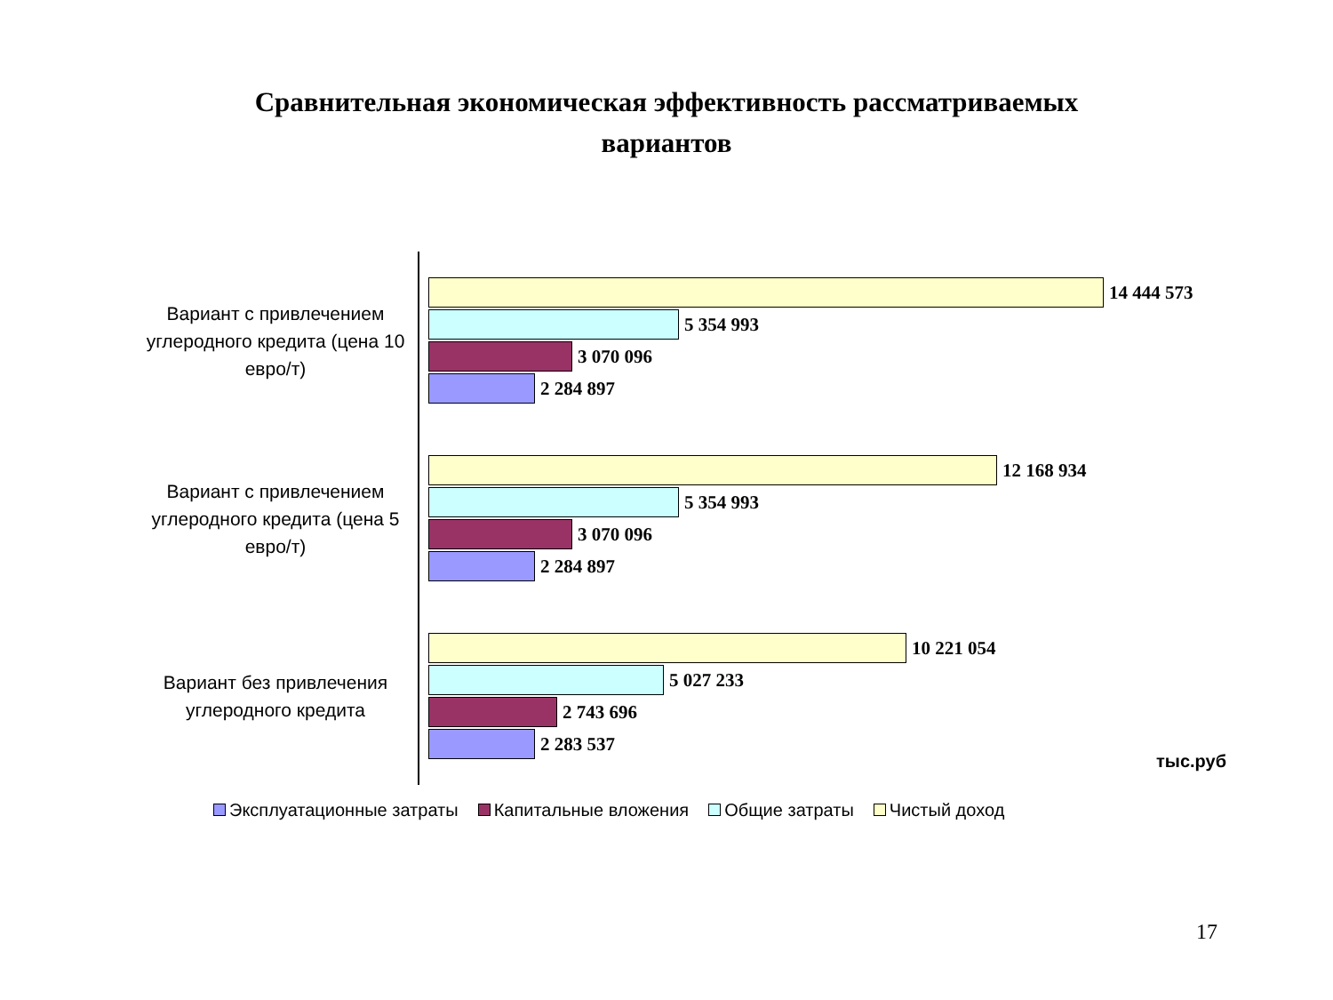Сравнительная экономическая эффективность рассматриваемых
вариантов
Вариант с привлечением углеродного кредита (цена 10 евро/т)
14 444 573
5 354 993
3 070 096
2 284 897
Вариант с привлечением углеродного кредита (цена 5 евро/т)
12 168 934
5 354 993
3 070 096
2 284 897
Вариант без привлечения углеродного кредита
10 221 054
5 027 233
2 743 696
2 283 537
тыс.руб
Эксплуатационные затраты Капитальные вложения Общие затраты Чистый доход
17